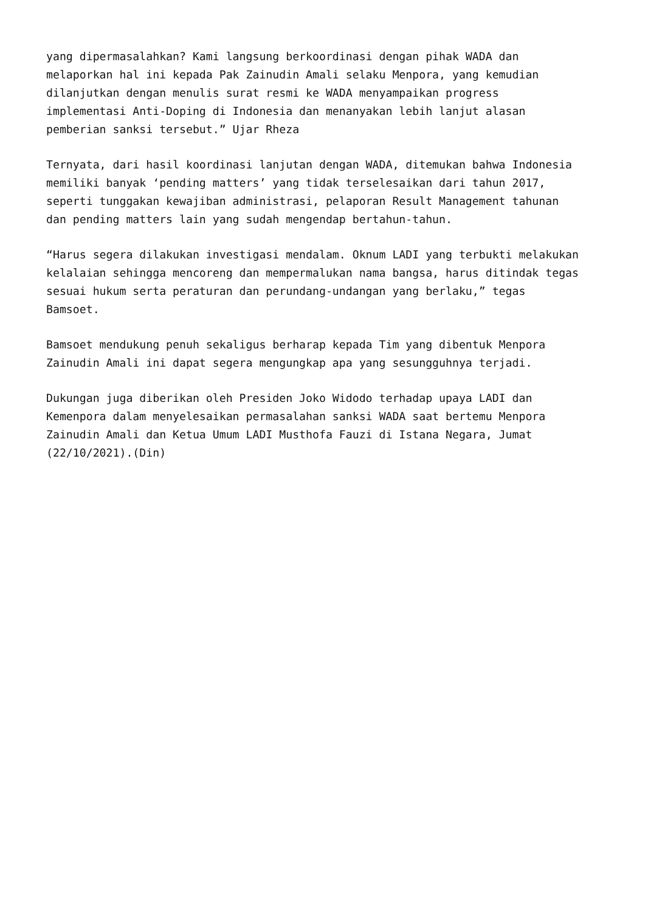yang dipermasalahkan? Kami langsung berkoordinasi dengan pihak WADA dan
melaporkan hal ini kepada Pak Zainudin Amali selaku Menpora, yang kemudian
dilanjutkan dengan menulis surat resmi ke WADA menyampaikan progress
implementasi Anti-Doping di Indonesia dan menanyakan lebih lanjut alasan
pemberian sanksi tersebut.” Ujar Rheza
Ternyata, dari hasil koordinasi lanjutan dengan WADA, ditemukan bahwa Indonesia
memiliki banyak ‘pending matters’ yang tidak terselesaikan dari tahun 2017,
seperti tunggakan kewajiban administrasi, pelaporan Result Management tahunan
dan pending matters lain yang sudah mengendap bertahun-tahun.
“Harus segera dilakukan investigasi mendalam. Oknum LADI yang terbukti melakukan
kelalaian sehingga mencoreng dan mempermalukan nama bangsa, harus ditindak tegas
sesuai hukum serta peraturan dan perundang-undangan yang berlaku,” tegas
Bamsoet.
Bamsoet mendukung penuh sekaligus berharap kepada Tim yang dibentuk Menpora
Zainudin Amali ini dapat segera mengungkap apa yang sesungguhnya terjadi.
Dukungan juga diberikan oleh Presiden Joko Widodo terhadap upaya LADI dan
Kemenpora dalam menyelesaikan permasalahan sanksi WADA saat bertemu Menpora
Zainudin Amali dan Ketua Umum LADI Musthofa Fauzi di Istana Negara, Jumat
(22/10/2021).(Din)